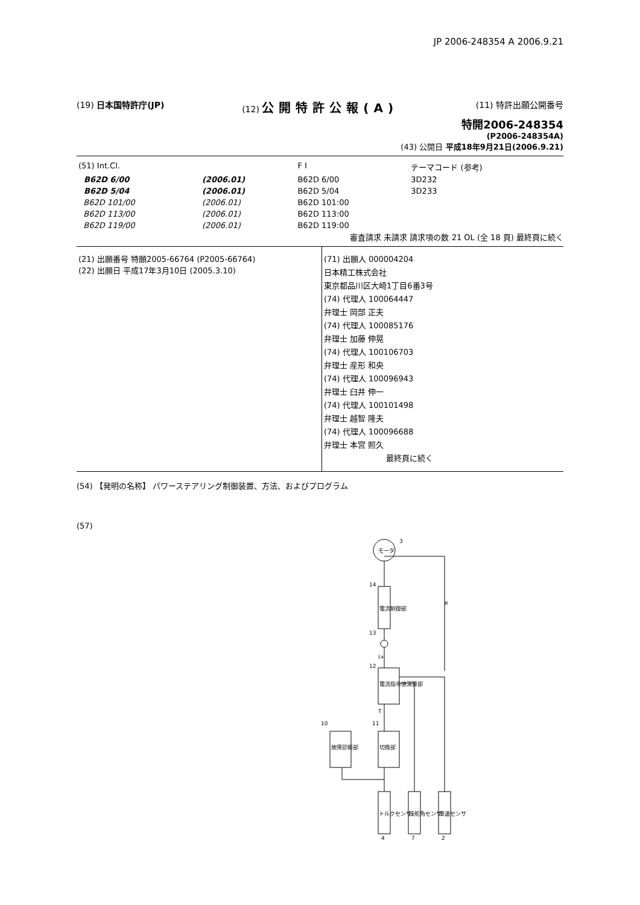JP 2006-248354 A 2006.9.21
(19) 日本国特許庁(JP) (12) 公開特許公報(A)
(11) 特許出願公開番号
特開2006-248354
(P2006-248354A)
(43) 公開日 平成18年9月21日(2006.9.21)
| (51) Int.Cl. | | F I | テーマコード (参考) |
| B62D 6/00 | (2006.01) | B62D 6/00 | 3D232 |
| B62D 5/04 | (2006.01) | B62D 5/04 | 3D233 |
| B62D 101/00 | (2006.01) | B62D 101:00 | |
| B62D 113/00 | (2006.01) | B62D 113:00 | |
| B62D 119/00 | (2006.01) | B62D 119:00 | |
審査請求 未請求 請求項の数 21 OL (全 18 頁) 最終頁に続く
(21) 出願番号 特願2005-66764 (P2005-66764)
(22) 出願日 平成17年3月10日 (2005.3.10)
(71) 出願人 000004204
日本精工株式会社
東京都品川区大崎1丁目6番3号
(74) 代理人 100064447
弁理士 岡部 正夫
(74) 代理人 100085176
弁理士 加藤 伸晃
(74) 代理人 100106703
弁理士 産形 和央
(74) 代理人 100096943
弁理士 臼井 伸一
(74) 代理人 100101498
弁理士 越智 隆夫
(74) 代理人 100096688
弁理士 本宮 照久
最終頁に続く
(54) 【発明の名称】 パワーステアリング制御装置、方法、およびプログラム
(57)
モータ
3
電流制御部
14
13
電流指令値演算部
12
故障診断部
10
切換部
11
トルクセンサ
操舵角センサ
車速センサ
4
7
2
T
I+
e